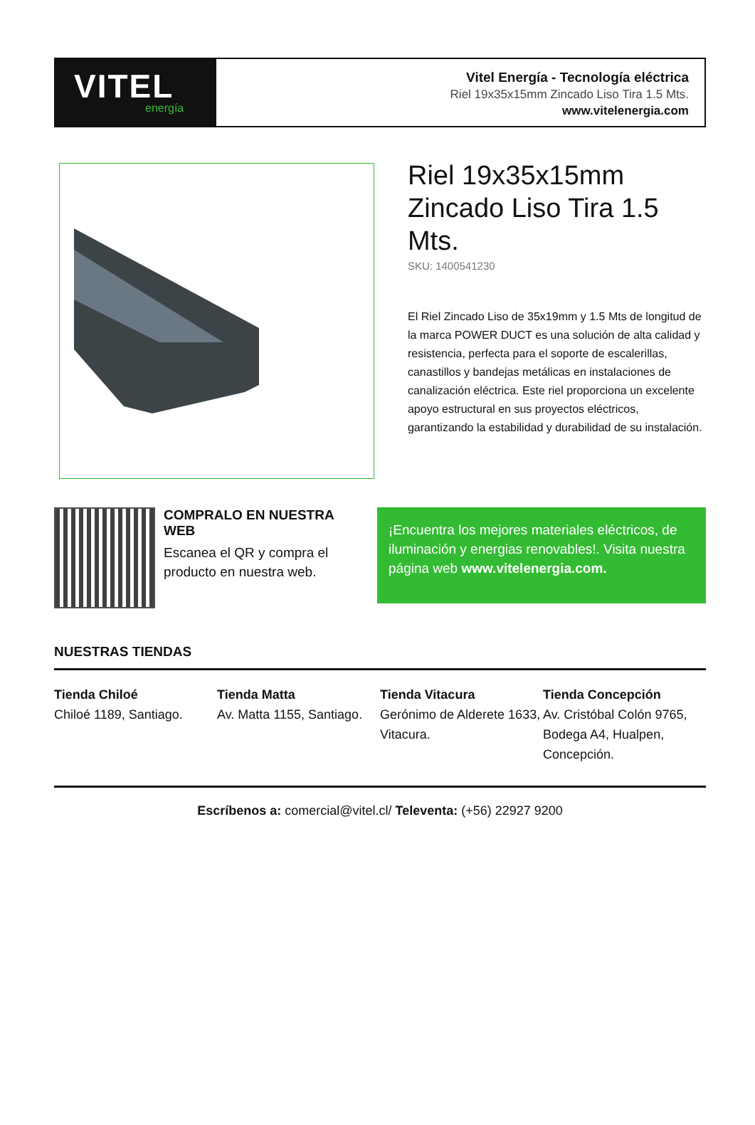VITEL
energía
Vitel Energía - Tecnología eléctrica
Riel 19x35x15mm Zincado Liso Tira 1.5 Mts.
www.vitelenergia.com
Riel 19x35x15mm Zincado Liso Tira 1.5 Mts.
SKU: 1400541230
El Riel Zincado Liso de 35x19mm y 1.5 Mts de longitud de la marca POWER DUCT es una solución de alta calidad y resistencia, perfecta para el soporte de escalerillas, canastillos y bandejas metálicas en instalaciones de canalización eléctrica. Este riel proporciona un excelente apoyo estructural en sus proyectos eléctricos, garantizando la estabilidad y durabilidad de su instalación.
COMPRALO EN NUESTRA WEB
Escanea el QR y compra el producto en nuestra web.
¡Encuentra los mejores materiales eléctricos, de iluminación y energias renovables!. Visita nuestra página web www.vitelenergia.com.
NUESTRAS TIENDAS
Tienda Chiloé
Chiloé 1189, Santiago.
Tienda Matta
Av. Matta 1155, Santiago.
Tienda Vitacura
Gerónimo de Alderete 1633, Vitacura.
Tienda Concepción
Av. Cristóbal Colón 9765, Bodega A4, Hualpen, Concepción.
Escríbenos a: comercial@vitel.cl/ Televenta: (+56) 22927 9200